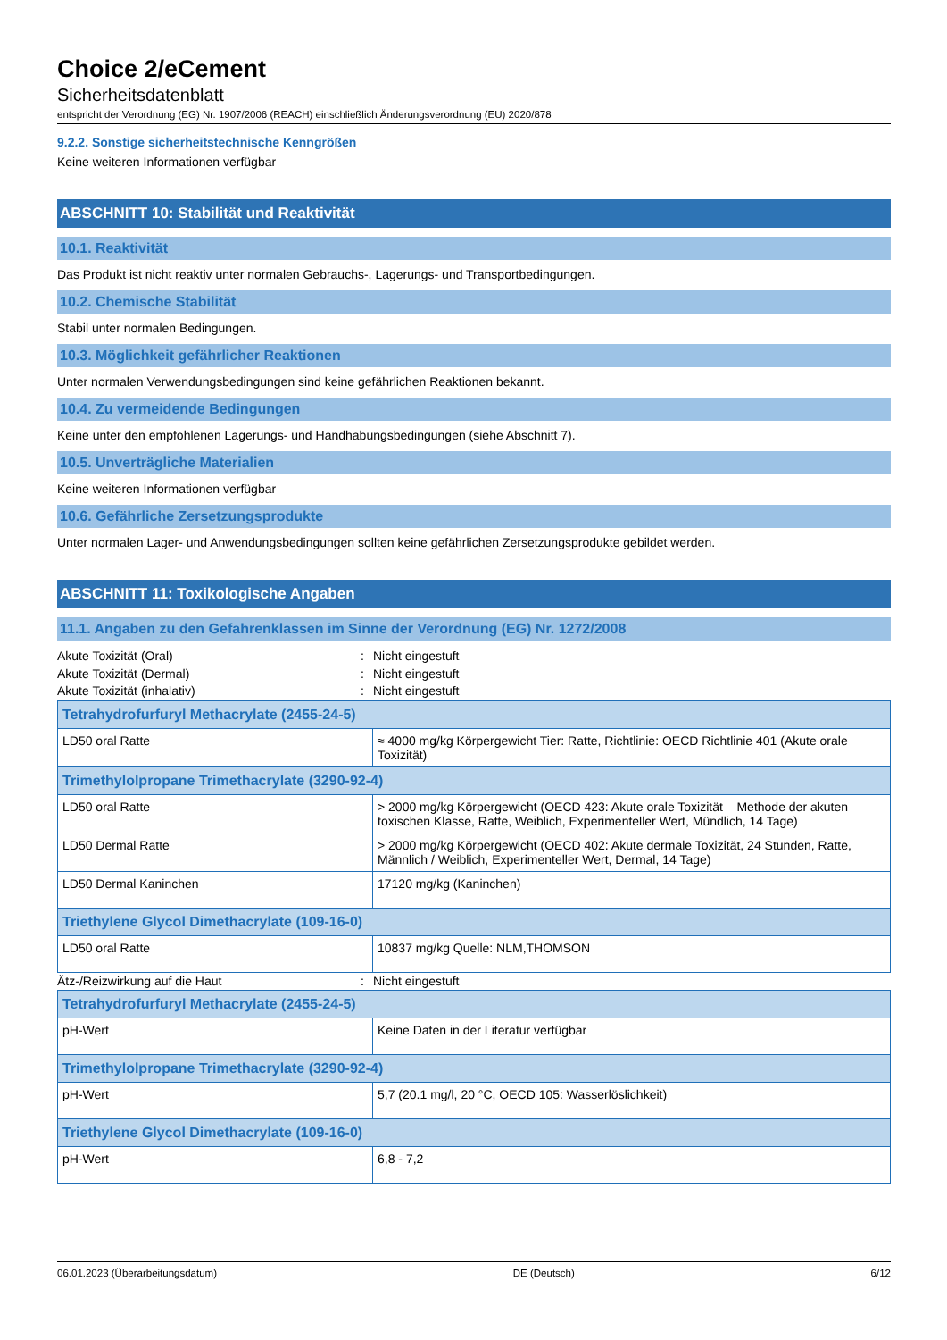Choice 2/eCement
Sicherheitsdatenblatt
entspricht der Verordnung (EG) Nr. 1907/2006 (REACH) einschließlich Änderungsverordnung (EU) 2020/878
9.2.2. Sonstige sicherheitstechnische Kenngrößen
Keine weiteren Informationen verfügbar
ABSCHNITT 10: Stabilität und Reaktivität
10.1. Reaktivität
Das Produkt ist nicht reaktiv unter normalen Gebrauchs-, Lagerungs- und Transportbedingungen.
10.2. Chemische Stabilität
Stabil unter normalen Bedingungen.
10.3. Möglichkeit gefährlicher Reaktionen
Unter normalen Verwendungsbedingungen sind keine gefährlichen Reaktionen bekannt.
10.4. Zu vermeidende Bedingungen
Keine unter den empfohlenen Lagerungs- und Handhabungsbedingungen (siehe Abschnitt 7).
10.5. Unverträgliche Materialien
Keine weiteren Informationen verfügbar
10.6. Gefährliche Zersetzungsprodukte
Unter normalen Lager- und Anwendungsbedingungen sollten keine gefährlichen Zersetzungsprodukte gebildet werden.
ABSCHNITT 11: Toxikologische Angaben
11.1. Angaben zu den Gefahrenklassen im Sinne der Verordnung (EG) Nr. 1272/2008
Akute Toxizität (Oral): Nicht eingestuft
Akute Toxizität (Dermal): Nicht eingestuft
Akute Toxizität (inhalativ): Nicht eingestuft
| Tetrahydrofurfuryl Methacrylate (2455-24-5) | |
| --- | --- |
| LD50 oral Ratte | ≈ 4000 mg/kg Körpergewicht Tier: Ratte, Richtlinie: OECD Richtlinie 401 (Akute orale Toxizität) |
| Trimethylolpropane Trimethacrylate (3290-92-4) | |
| LD50 oral Ratte | > 2000 mg/kg Körpergewicht (OECD 423: Akute orale Toxizität – Methode der akuten toxischen Klasse, Ratte, Weiblich, Experimenteller Wert, Mündlich, 14 Tage) |
| LD50 Dermal Ratte | > 2000 mg/kg Körpergewicht (OECD 402: Akute dermale Toxizität, 24 Stunden, Ratte, Männlich / Weiblich, Experimenteller Wert, Dermal, 14 Tage) |
| LD50 Dermal Kaninchen | 17120 mg/kg (Kaninchen) |
| Triethylene Glycol Dimethacrylate (109-16-0) | |
| LD50 oral Ratte | 10837 mg/kg Quelle: NLM,THOMSON |
Ätz-/Reizwirkung auf die Haut: Nicht eingestuft
| Tetrahydrofurfuryl Methacrylate (2455-24-5) | |
| --- | --- |
| pH-Wert | Keine Daten in der Literatur verfügbar |
| Trimethylolpropane Trimethacrylate (3290-92-4) | |
| pH-Wert | 5,7 (20.1 mg/l, 20 °C, OECD 105: Wasserlöslichkeit) |
| Triethylene Glycol Dimethacrylate (109-16-0) | |
| pH-Wert | 6,8 - 7,2 |
06.01.2023 (Überarbeitungsdatum) DE (Deutsch) 6/12